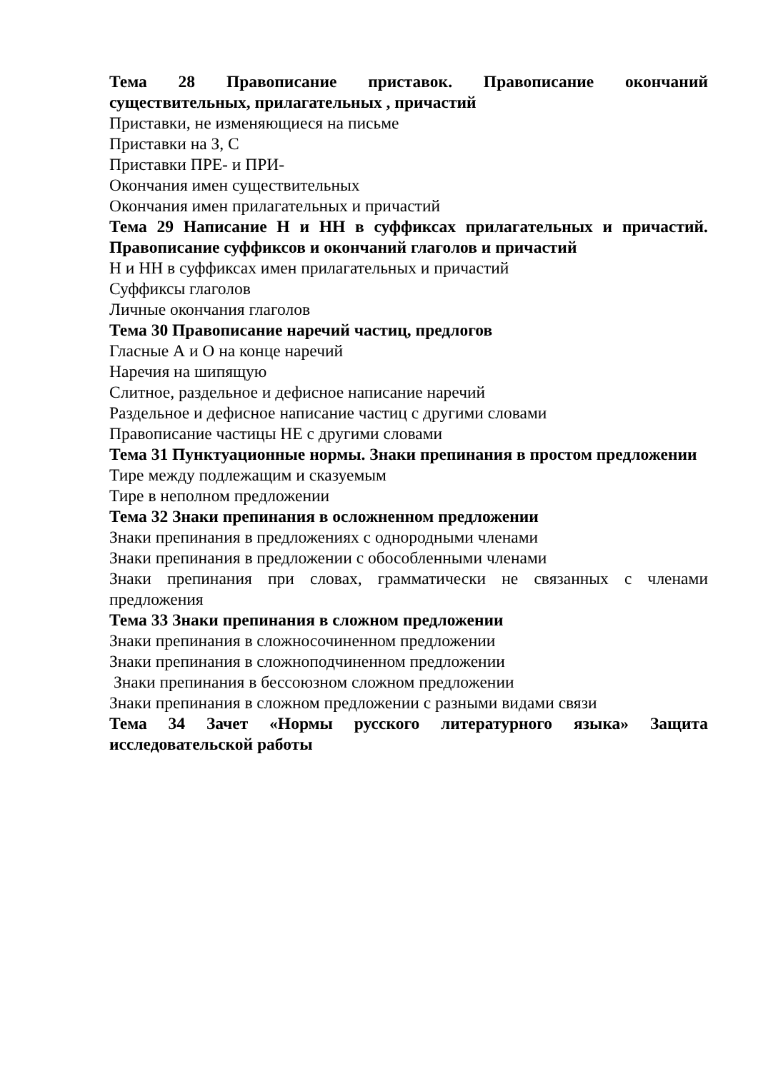Тема 28 Правописание приставок. Правописание окончаний существительных, прилагательных , причастий
Приставки, не изменяющиеся на письме
Приставки на З, С
Приставки ПРЕ- и ПРИ-
Окончания имен существительных
Окончания имен прилагательных и причастий
Тема 29 Написание Н и НН в суффиксах прилагательных и причастий. Правописание суффиксов и окончаний глаголов и причастий
Н и НН в суффиксах имен прилагательных и причастий
Суффиксы глаголов
Личные окончания глаголов
Тема 30 Правописание наречий частиц, предлогов
Гласные А и О на конце наречий
Наречия на шипящую
Слитное, раздельное и дефисное написание наречий
Раздельное и дефисное написание частиц с другими словами
Правописание частицы НЕ с другими словами
Тема 31 Пунктуационные нормы. Знаки препинания в простом предложении
Тире между подлежащим и сказуемым
Тире в неполном предложении
Тема 32 Знаки препинания в осложненном предложении
Знаки препинания в предложениях с однородными членами
Знаки препинания в предложении с обособленными членами
Знаки препинания при словах, грамматически не связанных с членами предложения
Тема 33 Знаки препинания в сложном предложении
Знаки препинания в сложносочиненном предложении
Знаки препинания в сложноподчиненном предложении
Знаки препинания в бессоюзном сложном предложении
Знаки препинания в сложном предложении с разными видами связи
Тема 34 Зачет «Нормы русского литературного языка» Защита исследовательской работы